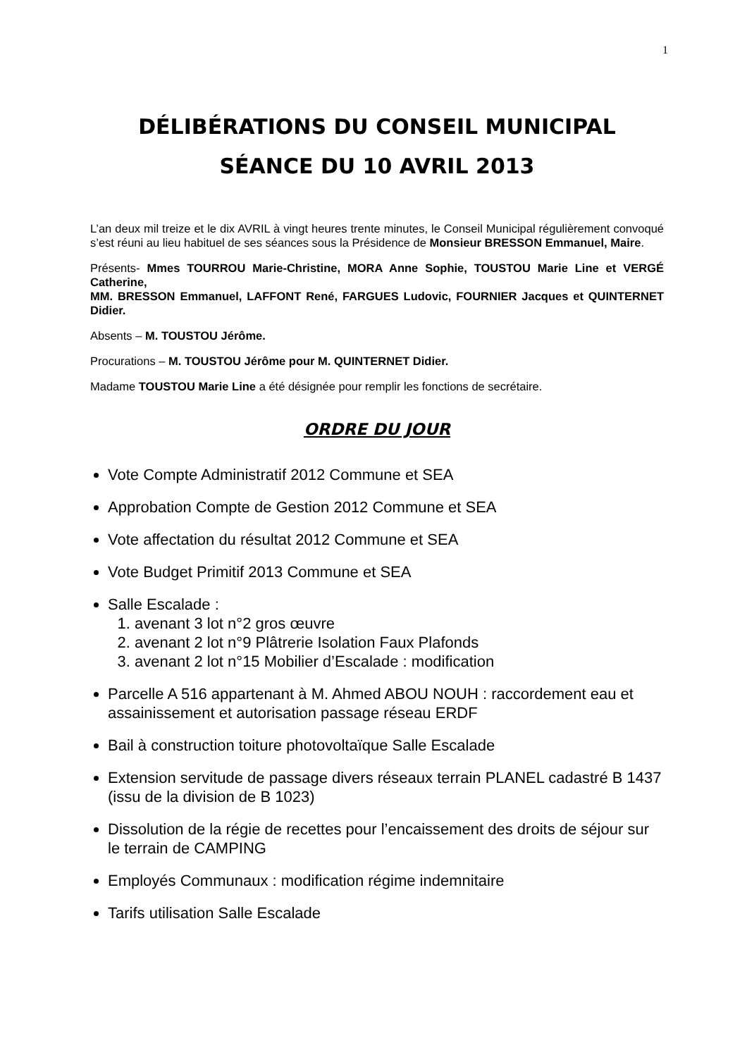1
DÉLIBÉRATIONS DU CONSEIL MUNICIPAL
SÉANCE DU 10 AVRIL 2013
L’an deux mil treize et le dix AVRIL à vingt heures trente minutes, le Conseil Municipal régulièrement convoqué s’est réuni au lieu habituel de ses séances sous la Présidence de Monsieur BRESSON Emmanuel, Maire.
Présents- Mmes TOURROU Marie-Christine, MORA Anne Sophie, TOUSTOU Marie Line et VERGÉ Catherine,
MM. BRESSON Emmanuel, LAFFONT René, FARGUES Ludovic, FOURNIER Jacques et QUINTERNET Didier.
Absents – M. TOUSTOU Jérôme.
Procurations – M. TOUSTOU Jérôme pour M. QUINTERNET Didier.
Madame TOUSTOU Marie Line a été désignée pour remplir les fonctions de secrétaire.
ORDRE DU JOUR
Vote Compte Administratif 2012 Commune et SEA
Approbation Compte de Gestion 2012 Commune et SEA
Vote affectation du résultat 2012 Commune et SEA
Vote Budget Primitif 2013 Commune et SEA
Salle Escalade :
1. avenant 3 lot n°2 gros œuvre
2. avenant 2 lot n°9 Plâtrerie Isolation Faux Plafonds
3. avenant 2 lot n°15 Mobilier d’Escalade : modification
Parcelle A 516 appartenant à M. Ahmed ABOU NOUH : raccordement eau et assainissement et autorisation passage réseau ERDF
Bail à construction toiture photovoltaïque Salle Escalade
Extension servitude de passage divers réseaux terrain PLANEL cadastré B 1437 (issu de la division de B 1023)
Dissolution de la régie de recettes pour l’encaissement des droits de séjour sur le terrain de CAMPING
Employés Communaux : modification régime indemnitaire
Tarifs utilisation Salle Escalade